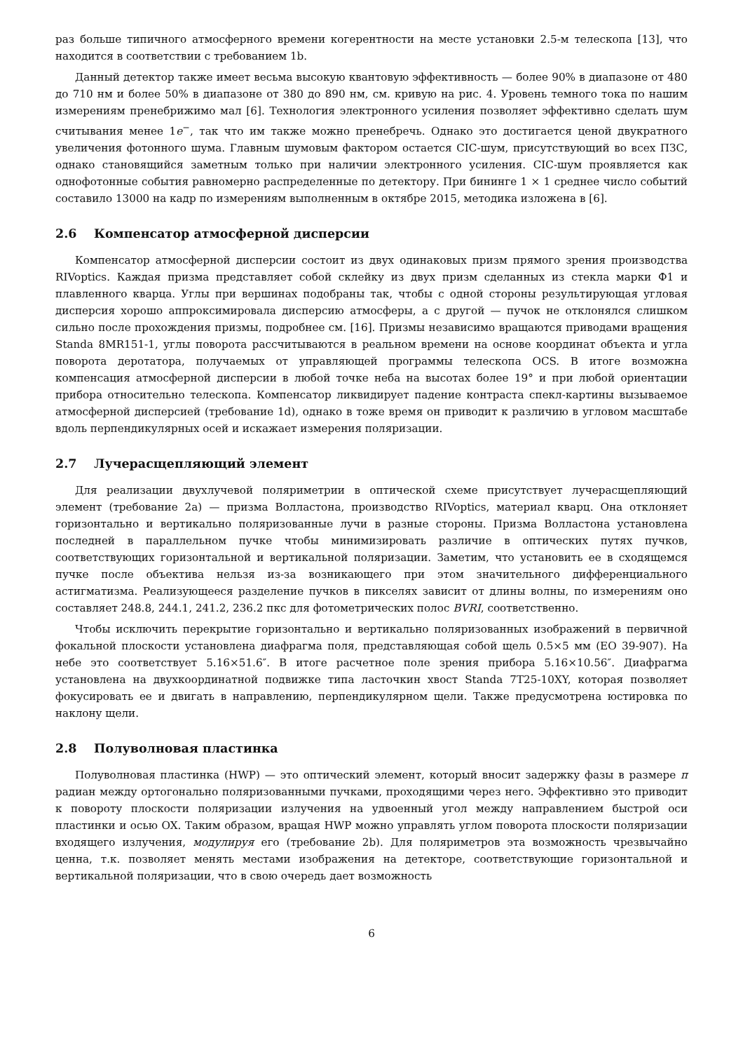раз больше типичного атмосферного времени когерентности на месте установки 2.5-м телескопа [13], что находится в соответствии с требованием 1b.
Данный детектор также имеет весьма высокую квантовую эффективность — более 90% в диапазоне от 480 до 710 нм и более 50% в диапазоне от 380 до 890 нм, см. кривую на рис. 4. Уровень темного тока по нашим измерениям пренебрижимо мал [6]. Технология электронного усиления позволяет эффективно сделать шум считывания менее 1e<sup>−</sup>, так что им также можно пренебречь. Однако это достигается ценой двукратного увеличения фотонного шума. Главным шумовым фактором остается CIC-шум, присутствующий во всех ПЗС, однако становящийся заметным только при наличии электронного усиления. CIC-шум проявляется как однофотонные события равномерно распределенные по детектору. При бининге 1 × 1 среднее число событий составило 13000 на кадр по измерениям выполненным в октябре 2015, методика изложена в [6].
2.6 Компенсатор атмосферной дисперсии
Компенсатор атмосферной дисперсии состоит из двух одинаковых призм прямого зрения производства RIVoptics. Каждая призма представляет собой склейку из двух призм сделанных из стекла марки Ф1 и плавленного кварца. Углы при вершинах подобраны так, чтобы с одной стороны результирующая угловая дисперсия хорошо аппроксимировала дисперсию атмосферы, а с другой — пучок не отклонялся слишком сильно после прохождения призмы, подробнее см. [16]. Призмы независимо вращаются приводами вращения Standa 8MR151-1, углы поворота рассчитываются в реальном времени на основе координат объекта и угла поворота деротатора, получаемых от управляющей программы телескопа OCS. В итоге возможна компенсация атмосферной дисперсии в любой точке неба на высотах более 19° и при любой ориентации прибора относительно телескопа. Компенсатор ликвидирует падение контраста спекл-картины вызываемое атмосферной дисперсией (требование 1d), однако в тоже время он приводит к различию в угловом масштабе вдоль перпендикулярных осей и искажает измерения поляризации.
2.7 Лучерасщепляющий элемент
Для реализации двухлучевой поляриметрии в оптической схеме присутствует лучерасщепляющий элемент (требование 2a) — призма Волластона, производство RIVoptics, материал кварц. Она отклоняет горизонтально и вертикально поляризованные лучи в разные стороны. Призма Волластона установлена последней в параллельном пучке чтобы минимизировать различие в оптических путях пучков, соответствующих горизонтальной и вертикальной поляризации. Заметим, что установить ее в сходящемся пучке после объектива нельзя из-за возникающего при этом значительного дифференциального астигматизма. Реализующееся разделение пучков в пикселях зависит от длины волны, по измерениям оно составляет 248.8, 244.1, 241.2, 236.2 пкс для фотометрических полос BVRI, соответственно.
Чтобы исключить перекрытие горизонтально и вертикально поляризованных изображений в первичной фокальной плоскости установлена диафрагма поля, представляющая собой щель 0.5×5 мм (EO 39-907). На небе это соответствует 5.16×51.6″. В итоге расчетное поле зрения прибора 5.16×10.56″. Диафрагма установлена на двухкоординатной подвижке типа ласточкин хвост Standa 7T25-10XY, которая позволяет фокусировать ее и двигать в направлению, перпендикулярном щели. Также предусмотрена юстировка по наклону щели.
2.8 Полуволновая пластинка
Полуволновая пластинка (HWP) — это оптический элемент, который вносит задержку фазы в размере π радиан между ортогонально поляризованными пучками, проходящими через него. Эффективно это приводит к повороту плоскости поляризации излучения на удвоенный угол между направлением быстрой оси пластинки и осью OX. Таким образом, вращая HWP можно управлять углом поворота плоскости поляризации входящего излучения, модулируя его (требование 2b). Для поляриметров эта возможность чрезвычайно ценна, т.к. позволяет менять местами изображения на детекторе, соответствующие горизонтальной и вертикальной поляризации, что в свою очередь дает возможность
6